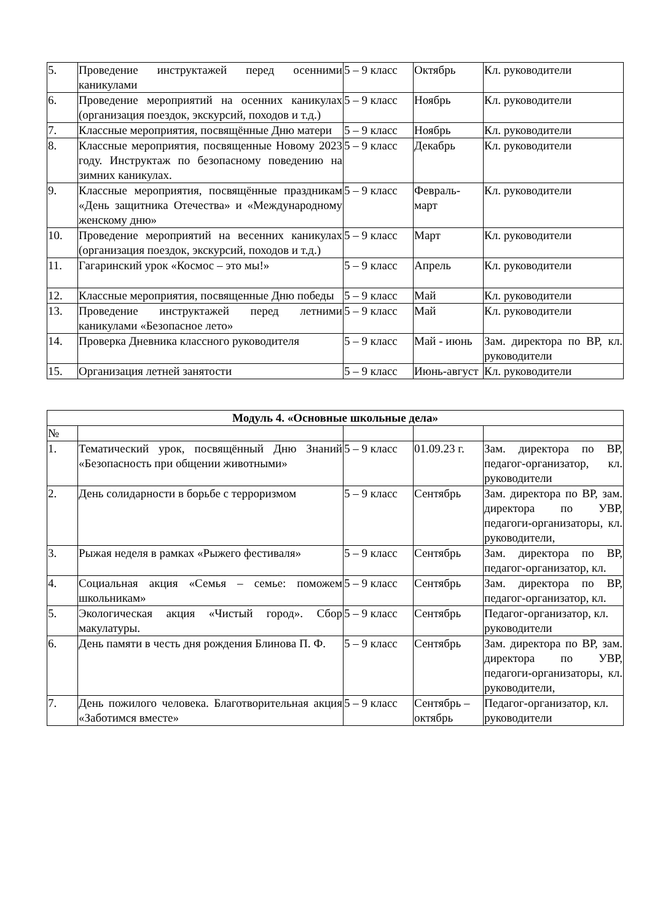| 5. | Проведение инструктажей перед осенними каникулами | 5 – 9 класс | Октябрь | Кл. руководители |
| 6. | Проведение мероприятий на осенних каникулах (организация поездок, экскурсий, походов и т.д.) | 5 – 9 класс | Ноябрь | Кл. руководители |
| 7. | Классные мероприятия, посвящённые Дню матери | 5 – 9 класс | Ноябрь | Кл. руководители |
| 8. | Классные мероприятия, посвященные Новому 2023 году. Инструктаж по безопасному поведению на зимних каникулах. | 5 – 9 класс | Декабрь | Кл. руководители |
| 9. | Классные мероприятия, посвящённые праздникам «День защитника Отечества» и «Международному женскому дню» | 5 – 9 класс | Февраль-март | Кл. руководители |
| 10. | Проведение мероприятий на весенних каникулах (организация поездок, экскурсий, походов и т.д.) | 5 – 9 класс | Март | Кл. руководители |
| 11. | Гагаринский урок «Космос – это мы!» | 5 – 9 класс | Апрель | Кл. руководители |
| 12. | Классные мероприятия, посвященные Дню победы | 5 – 9 класс | Май | Кл. руководители |
| 13. | Проведение инструктажей перед летними каникулами «Безопасное лето» | 5 – 9 класс | Май | Кл. руководители |
| 14. | Проверка Дневника классного руководителя | 5 – 9 класс | Май - июнь | Зам. директора по ВР, кл. руководители |
| 15. | Организация летней занятости | 5 – 9 класс | Июнь-август | Кл. руководители |
| Модуль 4. «Основные школьные дела» | | | | |
| --- | --- | --- | --- | --- |
| № | | | | |
| 1. | Тематический урок, посвящённый Дню Знаний «Безопасность при общении животными» | 5 – 9 класс | 01.09.23 г. | Зам. директора по ВР, педагог-организатор, кл. руководители |
| 2. | День солидарности в борьбе с терроризмом | 5 – 9 класс | Сентябрь | Зам. директора по ВР, зам. директора по УВР, педагоги-организаторы, кл. руководители, |
| 3. | Рыжая неделя в рамках «Рыжего фестиваля» | 5 – 9 класс | Сентябрь | Зам. директора по ВР, педагог-организатор, кл. |
| 4. | Социальная акция «Семья – семье: поможем школьникам» | 5 – 9 класс | Сентябрь | Зам. директора по ВР, педагог-организатор, кл. |
| 5. | Экологическая акция «Чистый город». Сбор макулатуры. | 5 – 9 класс | Сентябрь | Педагог-организатор, кл. руководители |
| 6. | День памяти в честь дня рождения Блинова П. Ф. | 5 – 9 класс | Сентябрь | Зам. директора по ВР, зам. директора по УВР, педагоги-организаторы, кл. руководители, |
| 7. | День пожилого человека. Благотворительная акция «Заботимся вместе» | 5 – 9 класс | Сентябрь – октябрь | Педагог-организатор, кл. руководители |